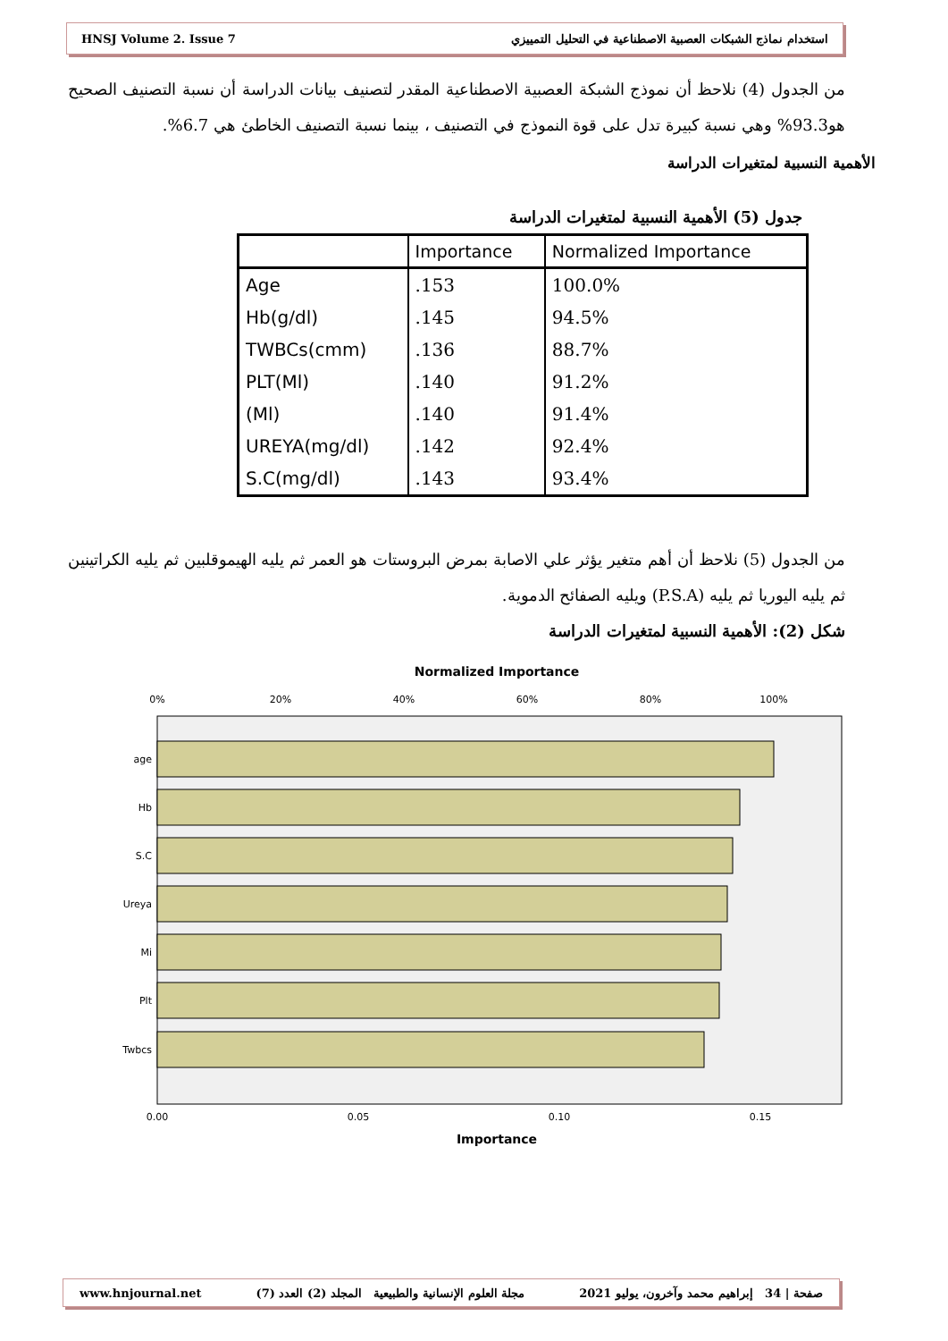HNSJ Volume 2. Issue 7 استخدام نماذج الشبكات العصبية الاصطناعية في التحليل التمييزي
من الجدول (4) نلاحظ أن نموذج الشبكة العصبية الاصطناعية المقدر لتصنيف بيانات الدراسة أن نسبة التصنيف الصحيح هو93.3% وهي نسبة كبيرة تدل على قوة النموذج في التصنيف ، بينما نسبة التصنيف الخاطئ هي 6.7%.
الأهمية النسبية لمتغيرات الدراسة
جدول (5) الأهمية النسبية لمتغيرات الدراسة
| | Importance | Normalized Importance |
| --- | --- | --- |
| Age | .153 | 100.0% |
| Hb(g/dl) | .145 | 94.5% |
| TWBCs(cmm) | .136 | 88.7% |
| PLT(Ml) | .140 | 91.2% |
| (Ml) | .140 | 91.4% |
| UREYA(mg/dl) | .142 | 92.4% |
| S.C(mg/dl) | .143 | 93.4% |
من الجدول (5) نلاحظ أن أهم متغير يؤثر علي الاصابة بمرض البروستات هو العمر ثم يليه الهيموقلبين ثم يليه الكراتينين ثم يليه اليوريا ثم يليه (P.S.A) ويليه الصفائح الدموية.
شكل (2): الأهمية النسبية لمتغيرات الدراسة
Normalized Importance
0%
20%
40%
60%
80%
100%
age
Hb
S.C
Ureya
Mi
Plt
Twbcs
0.00
0.05
0.10
0.15
Importance
www.hnjournal.net مجلة العلوم الإنسانية والطبيعية المجلد (2) العدد (7) صفحة | 34 إبراهيم محمد وآخرون، يوليو 2021